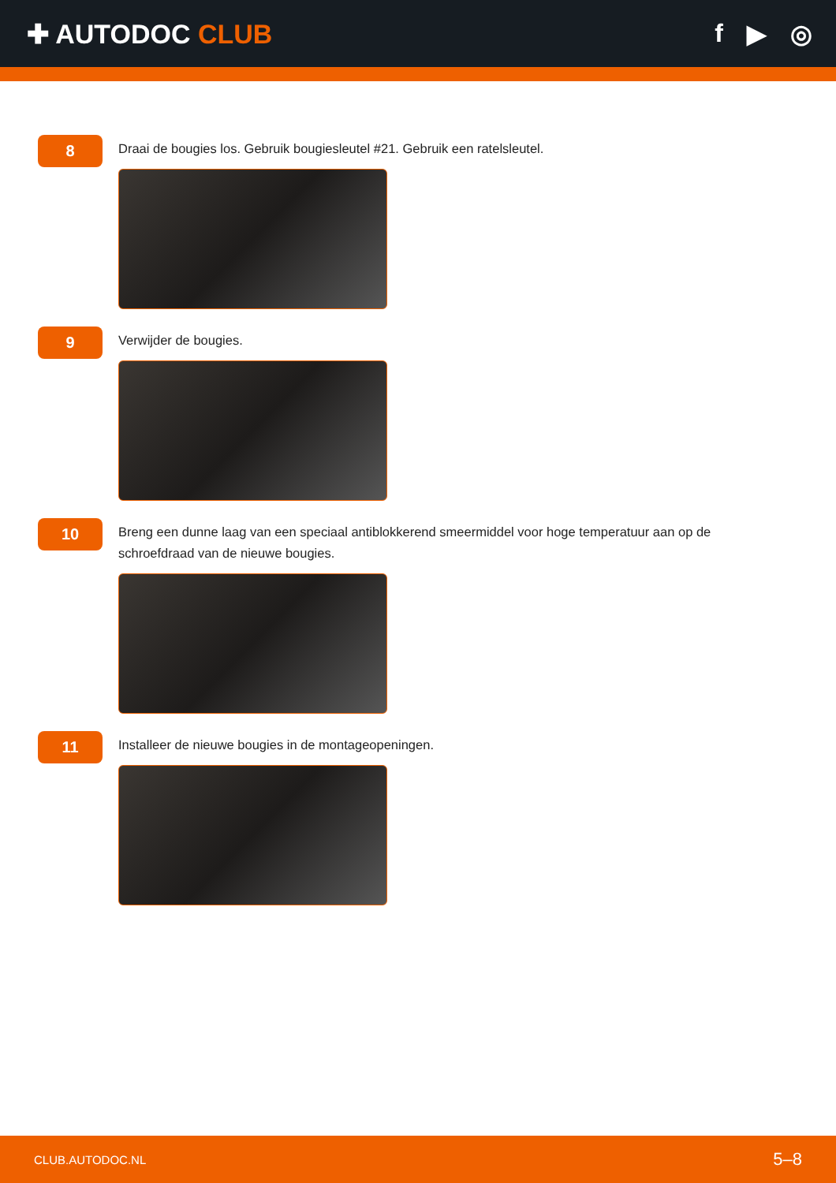✚ AUTODOC CLUB f ▶ ◎
8
Draai de bougies los. Gebruik bougiesleutel #21. Gebruik een ratelsleutel.
9
Verwijder de bougies.
10
Breng een dunne laag van een speciaal antiblokkerend smeermiddel voor hoge temperatuur aan op de schroefdraad van de nieuwe bougies.
11
Installeer de nieuwe bougies in de montageopeningen.
CLUB.AUTODOC.NL 5–8